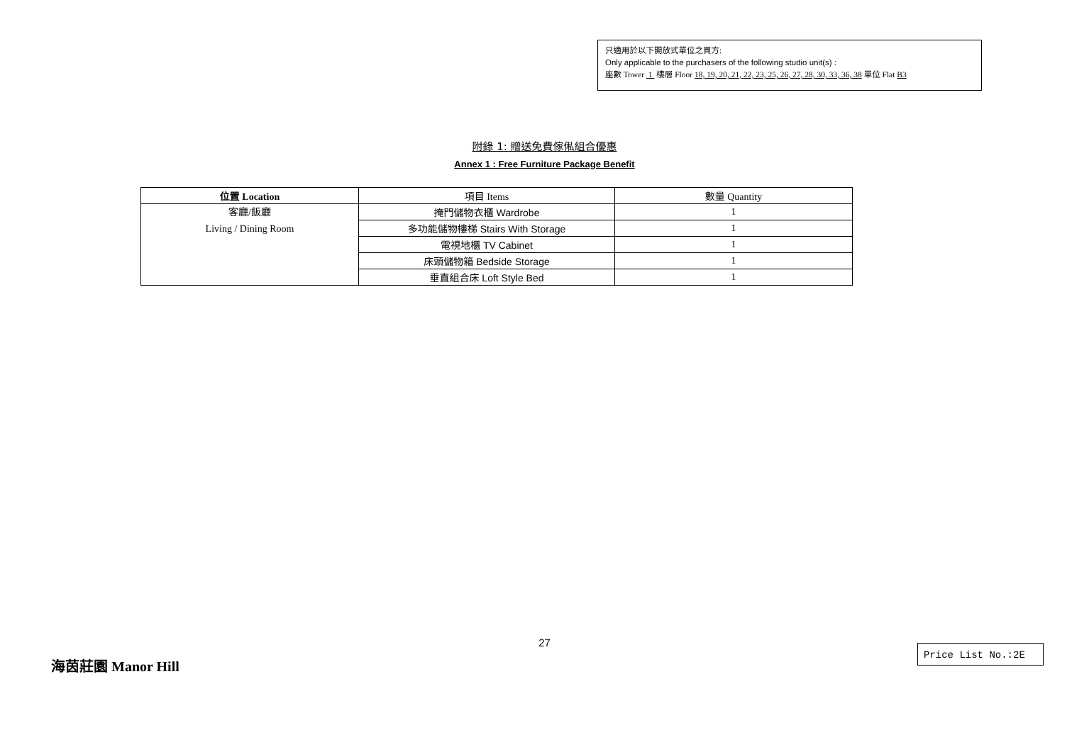只適用於以下開放式單位之買方:
Only applicable to the purchasers of the following studio unit(s) :
座數 Tower 1 樓層 Floor 18, 19, 20, 21, 22, 23, 25, 26, 27, 28, 30, 33, 36, 38 單位 Flat B3
附錄 1: 贈送免費傢俬組合優惠
Annex 1 : Free Furniture Package Benefit
| 位置 Location | 項目 Items | 數量 Quantity |
| --- | --- | --- |
| 客廳/飯廳 Living / Dining Room | 掩門儲物衣櫃 Wardrobe | 1 |
| | 多功能儲物樓梯 Stairs With Storage | 1 |
| | 電視地櫃 TV Cabinet | 1 |
| | 床頭儲物箱 Bedside Storage | 1 |
| | 垂直組合床 Loft Style Bed | 1 |
27
海茵莊園 Manor Hill
Price List No.:2E